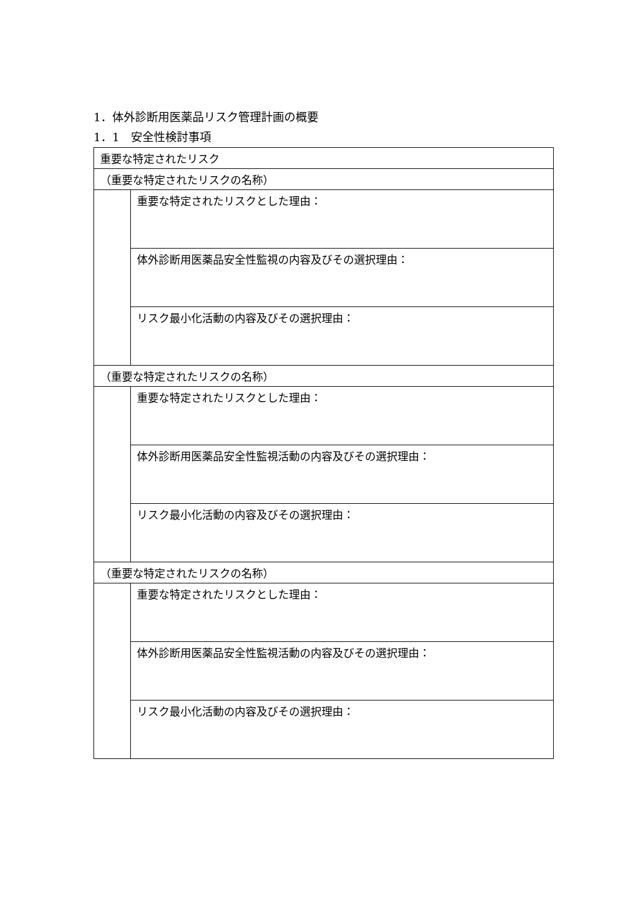1．体外診断用医薬品リスク管理計画の概要
1．1　安全性検討事項
| 重要な特定されたリスク | |
| （重要な特定されたリスクの名称） | |
| | 重要な特定されたリスクとした理由： |
| | 体外診断用医薬品安全性監視の内容及びその選択理由： |
| | リスク最小化活動の内容及びその選択理由： |
| （重要な特定されたリスクの名称） | |
| | 重要な特定されたリスクとした理由： |
| | 体外診断用医薬品安全性監視活動の内容及びその選択理由： |
| | リスク最小化活動の内容及びその選択理由： |
| （重要な特定されたリスクの名称） | |
| | 重要な特定されたリスクとした理由： |
| | 体外診断用医薬品安全性監視活動の内容及びその選択理由： |
| | リスク最小化活動の内容及びその選択理由： |